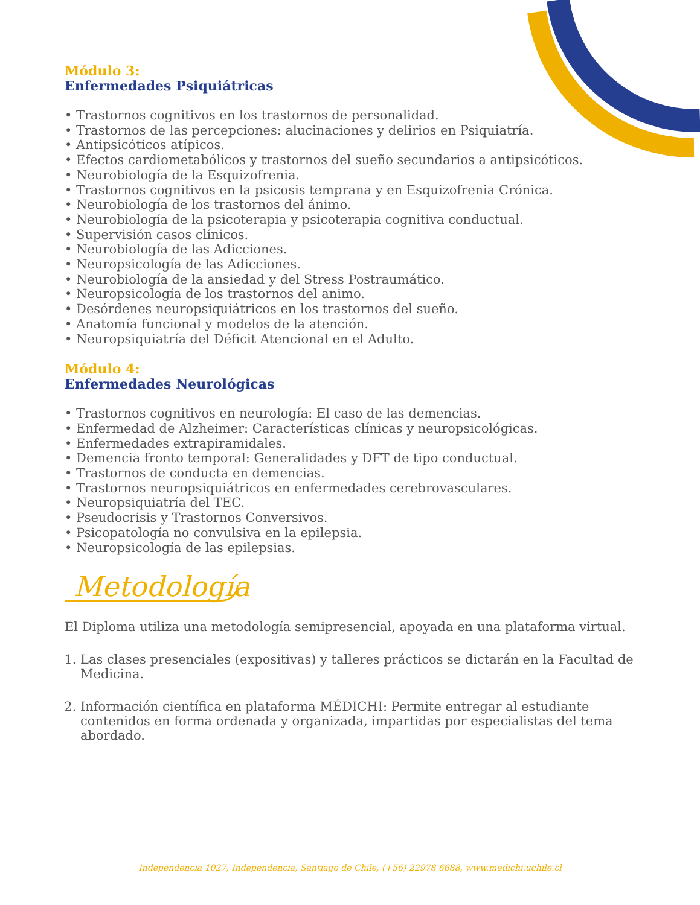Módulo 3:
Enfermedades Psiquiátricas
• Trastornos cognitivos en los trastornos de personalidad.
• Trastornos de las percepciones: alucinaciones y delirios en Psiquiatría.
• Antipsicóticos atípicos.
• Efectos cardiometabólicos y trastornos del sueño secundarios a antipsicóticos.
• Neurobiología de la Esquizofrenia.
• Trastornos cognitivos en la psicosis temprana y en Esquizofrenia Crónica.
• Neurobiología de los trastornos del ánimo.
• Neurobiología de la psicoterapia y psicoterapia cognitiva conductual.
• Supervisión casos clínicos.
• Neurobiología de las Adicciones.
• Neuropsicología de las Adicciones.
• Neurobiología de la ansiedad y del Stress Postraumático.
• Neuropsicología de los trastornos del animo.
• Desórdenes neuropsiquiátricos en los trastornos del sueño.
• Anatomía funcional y modelos de la atención.
• Neuropsiquiatría del Déficit Atencional en el Adulto.
Módulo 4:
Enfermedades Neurológicas
• Trastornos cognitivos en neurología: El caso de las demencias.
• Enfermedad de Alzheimer: Características clínicas y neuropsicológicas.
• Enfermedades extrapiramidales.
• Demencia fronto temporal: Generalidades y DFT de tipo conductual.
• Trastornos de conducta en demencias.
• Trastornos neuropsiquiátricos en enfermedades cerebrovasculares.
• Neuropsiquiatría del TEC.
• Pseudocrisis y Trastornos Conversivos.
• Psicopatología no convulsiva en la epilepsia.
• Neuropsicología de las epilepsias.
Metodología
El Diploma utiliza una metodología semipresencial, apoyada en una plataforma virtual.
1. Las clases presenciales (expositivas) y talleres prácticos se dictarán en la Facultad de Medicina.
2. Información científica en plataforma MÉDICHI: Permite entregar al estudiante contenidos en forma ordenada y organizada, impartidas por especialistas del tema abordado.
Independencia 1027, Independencia, Santiago de Chile, (+56) 22978 6688, www.medichi.uchile.cl